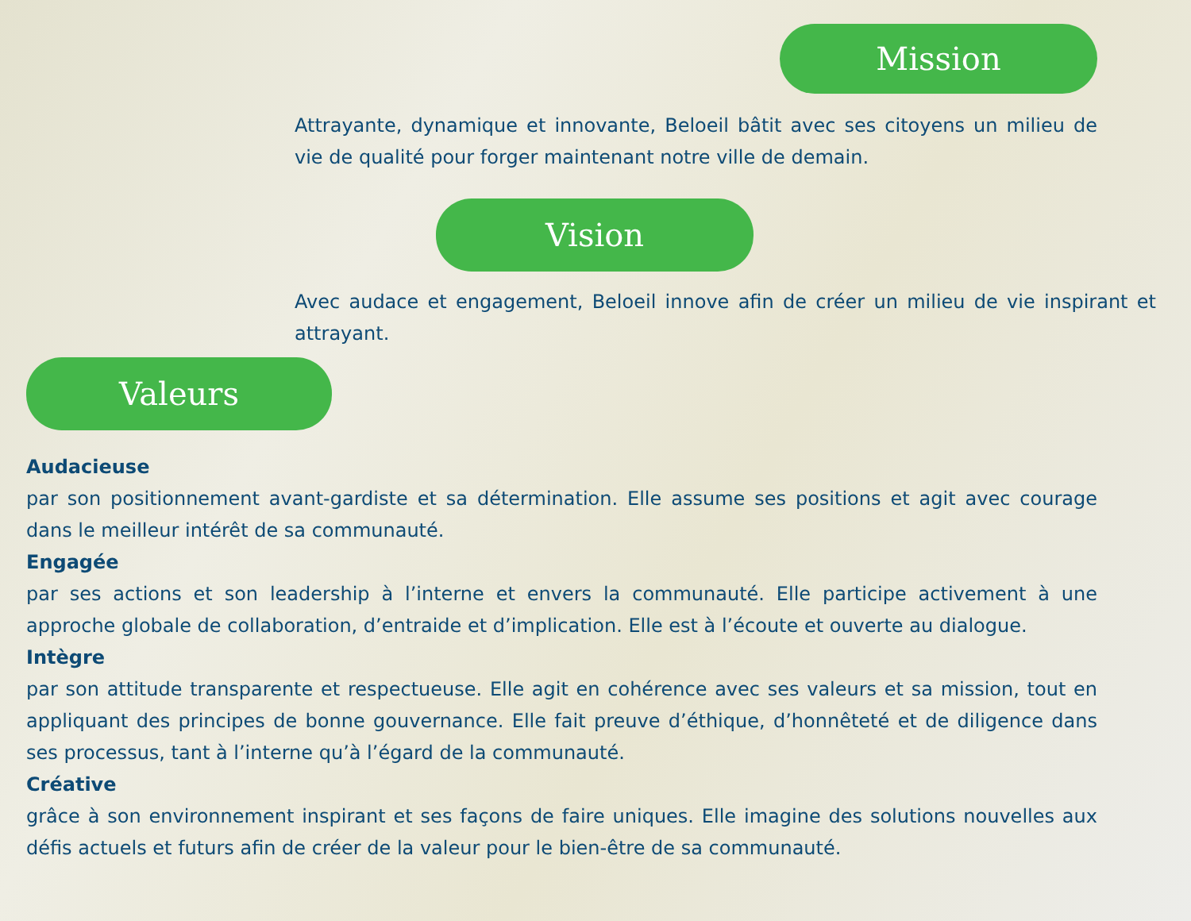Mission
Attrayante, dynamique et innovante, Beloeil bâtit avec ses citoyens un milieu de vie de qualité pour forger maintenant notre ville de demain.
Vision
Avec audace et engagement, Beloeil innove afin de créer un milieu de vie inspirant et attrayant.
Valeurs
Audacieuse
par son positionnement avant-gardiste et sa détermination. Elle assume ses positions et agit avec courage dans le meilleur intérêt de sa communauté.
Engagée
par ses actions et son leadership à l’interne et envers la communauté. Elle participe activement à une approche globale de collaboration, d’entraide et d’implication. Elle est à l’écoute et ouverte au dialogue.
Intègre
par son attitude transparente et respectueuse. Elle agit en cohérence avec ses valeurs et sa mission, tout en appliquant des principes de bonne gouvernance. Elle fait preuve d’éthique, d’honnêteté et de diligence dans ses processus, tant à l’interne qu’à l’égard de la communauté.
Créative
grâce à son environnement inspirant et ses façons de faire uniques. Elle imagine des solutions nouvelles aux défis actuels et futurs afin de créer de la valeur pour le bien-être de sa communauté.